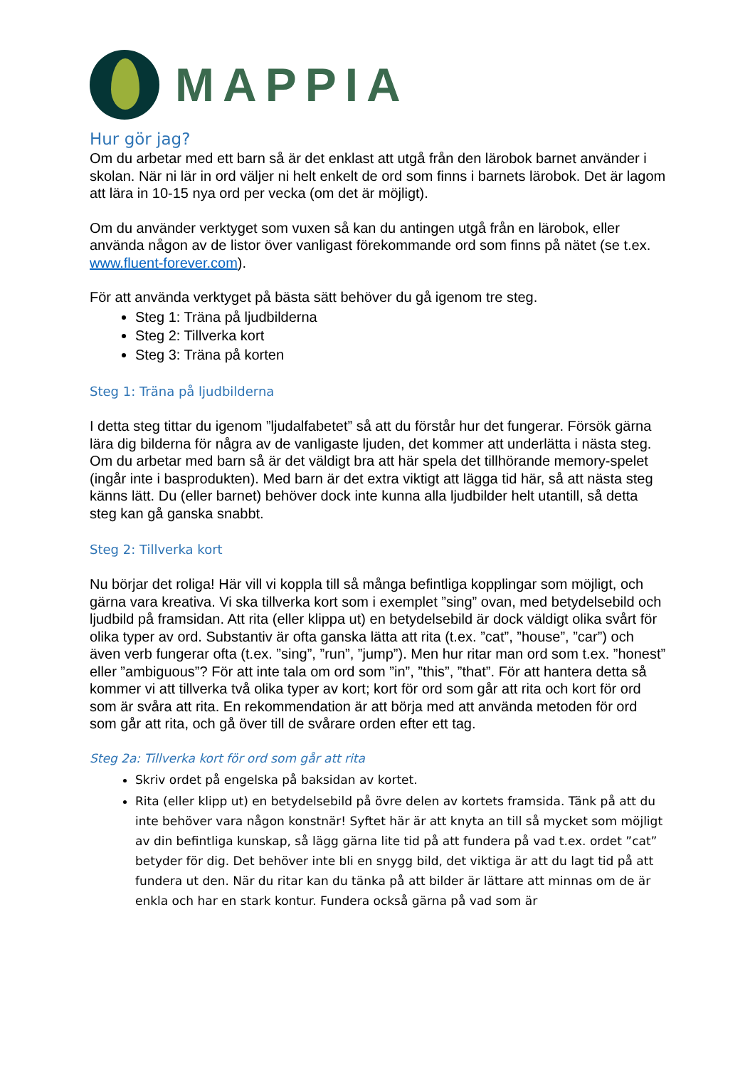MAPPIA
Hur gör jag?
Om du arbetar med ett barn så är det enklast att utgå från den lärobok barnet använder i skolan. När ni lär in ord väljer ni helt enkelt de ord som finns i barnets lärobok. Det är lagom att lära in 10-15 nya ord per vecka (om det är möjligt).
Om du använder verktyget som vuxen så kan du antingen utgå från en lärobok, eller använda någon av de listor över vanligast förekommande ord som finns på nätet (se t.ex. www.fluent-forever.com).
För att använda verktyget på bästa sätt behöver du gå igenom tre steg.
Steg 1: Träna på ljudbilderna
Steg 2: Tillverka kort
Steg 3: Träna på korten
Steg 1: Träna på ljudbilderna
I detta steg tittar du igenom ”ljudalfabetet” så att du förstår hur det fungerar. Försök gärna lära dig bilderna för några av de vanligaste ljuden, det kommer att underlätta i nästa steg. Om du arbetar med barn så är det väldigt bra att här spela det tillhörande memory-spelet (ingår inte i basprodukten). Med barn är det extra viktigt att lägga tid här, så att nästa steg känns lätt. Du (eller barnet) behöver dock inte kunna alla ljudbilder helt utantill, så detta steg kan gå ganska snabbt.
Steg 2: Tillverka kort
Nu börjar det roliga! Här vill vi koppla till så många befintliga kopplingar som möjligt, och gärna vara kreativa. Vi ska tillverka kort som i exemplet ”sing” ovan, med betydelsebild och ljudbild på framsidan. Att rita (eller klippa ut) en betydelsebild är dock väldigt olika svårt för olika typer av ord. Substantiv är ofta ganska lätta att rita (t.ex. ”cat”, ”house”, ”car”) och även verb fungerar ofta (t.ex. ”sing”, ”run”, ”jump”). Men hur ritar man ord som t.ex. ”honest” eller ”ambiguous”? För att inte tala om ord som ”in”, ”this”, ”that”. För att hantera detta så kommer vi att tillverka två olika typer av kort; kort för ord som går att rita och kort för ord som är svåra att rita. En rekommendation är att börja med att använda metoden för ord som går att rita, och gå över till de svårare orden efter ett tag.
Steg 2a: Tillverka kort för ord som går att rita
Skriv ordet på engelska på baksidan av kortet.
Rita (eller klipp ut) en betydelsebild på övre delen av kortets framsida. Tänk på att du inte behöver vara någon konstnär! Syftet här är att knyta an till så mycket som möjligt av din befintliga kunskap, så lägg gärna lite tid på att fundera på vad t.ex. ordet ”cat” betyder för dig. Det behöver inte bli en snygg bild, det viktiga är att du lagt tid på att fundera ut den. När du ritar kan du tänka på att bilder är lättare att minnas om de är enkla och har en stark kontur. Fundera också gärna på vad som är